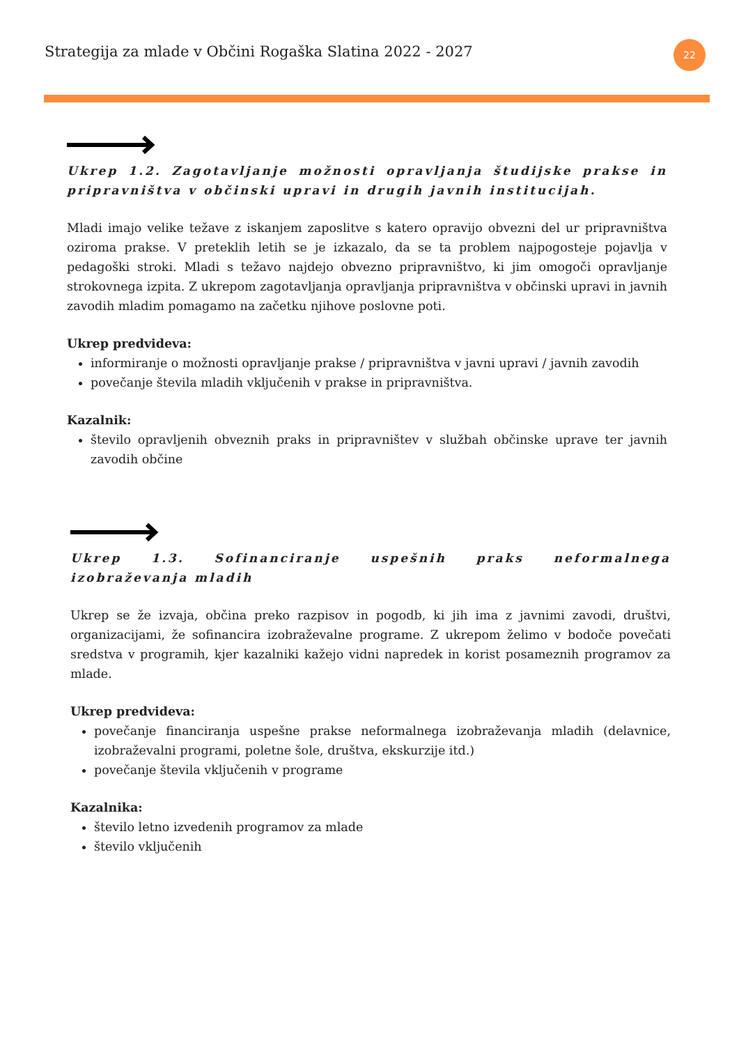Strategija za mlade v Občini Rogaška Slatina 2022 - 2027
22
Ukrep 1.2. Zagotavljanje možnosti opravljanja študijske prakse in pripravništva v občinski upravi in drugih javnih institucijah.
Mladi imajo velike težave z iskanjem zaposlitve s katero opravijo obvezni del ur pripravništva oziroma prakse. V preteklih letih se je izkazalo, da se ta problem najpogosteje pojavlja v pedagoški stroki. Mladi s težavo najdejo obvezno pripravništvo, ki jim omogoči opravljanje strokovnega izpita. Z ukrepom zagotavljanja opravljanja pripravništva v občinski upravi in javnih zavodih mladim pomagamo na začetku njihove poslovne poti.
Ukrep predvideva:
informiranje o možnosti opravljanje prakse / pripravništva v javni upravi / javnih zavodih
povečanje števila mladih vključenih v prakse in pripravništva.
Kazalnik:
število opravljenih obveznih praks in pripravništev v službah občinske uprave ter javnih zavodih občine
Ukrep 1.3. Sofinanciranje uspešnih praks neformalnega izobraževanja mladih
Ukrep se že izvaja, občina preko razpisov in pogodb, ki jih ima z javnimi zavodi, društvi, organizacijami, že sofinancira izobraževalne programe. Z ukrepom želimo v bodoče povečati sredstva v programih, kjer kazalniki kažejo vidni napredek in korist posameznih programov za mlade.
Ukrep predvideva:
povečanje financiranja uspešne prakse neformalnega izobraževanja mladih (delavnice, izobraževalni programi, poletne šole, društva, ekskurzije itd.)
povečanje števila vključenih v programe
Kazalnika:
število letno izvedenih programov za mlade
število vključenih